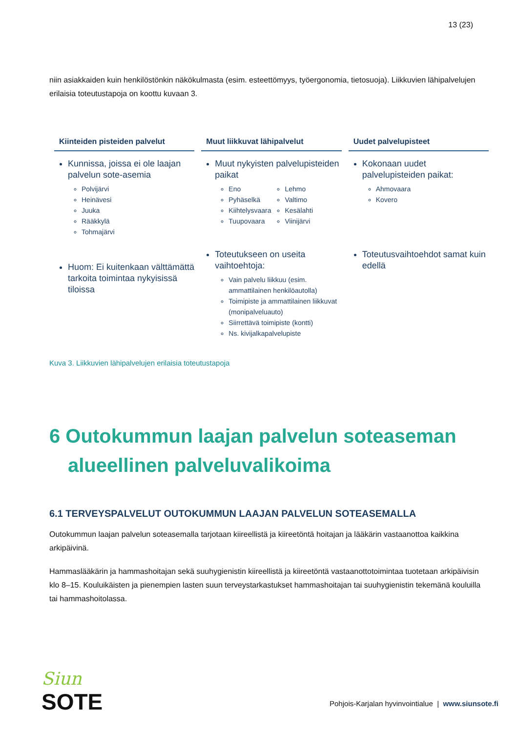13 (23)
niin asiakkaiden kuin henkilöstönkin näkökulmasta (esim. esteettömyys, työergonomia, tietosuoja). Liikkuvien lähipalvelujen erilaisia toteutustapoja on koottu kuvaan 3.
Kiinteiden pisteiden palvelut
Kunnissa, joissa ei ole laajan palvelun sote-asemia
Polvijärvi
Heinävesi
Juuka
Rääkkylä
Tohmajärvi
Huom: Ei kuitenkaan välttämättä tarkoita toimintaa nykyisissä tiloissa
Muut liikkuvat lähipalvelut
Muut nykyisten palvelupisteiden paikat
Eno
Pyhäselkä
Kiihtelysvaara
Tuupovaara
Lehmo
Valtimo
Kesälahti
Viinijärvi
Toteutukseen on useita vaihtoehtoja:
Vain palvelu liikkuu (esim. ammattilainen henkilöautolla)
Toimipiste ja ammattilainen liikkuvat (monipalveluauto)
Siirrettävä toimipiste (kontti)
Ns. kivijalkapalvelupiste
Uudet palvelupisteet
Kokonaan uudet palvelupisteiden paikat:
Ahmovaara
Kovero
Toteutusvaihtoehdot samat kuin edellä
Kuva 3. Liikkuvien lähipalvelujen erilaisia toteutustapoja
6 Outokummun laajan palvelun soteaseman alueellinen palveluvalikoima
6.1 TERVEYSPALVELUT OUTOKUMMUN LAAJAN PALVELUN SOTEASEMALLA
Outokummun laajan palvelun soteasemalla tarjotaan kiireellistä ja kiireetöntä hoitajan ja lääkärin vastaanottoa kaikkina arkipäivinä.
Hammaslääkärin ja hammashoitajan sekä suuhygienistin kiireellistä ja kiireetöntä vastaanottotoimintaa tuotetaan arkipäivisin klo 8–15. Kouluikäisten ja pienempien lasten suun terveystarkastukset hammashoitajan tai suuhygienistin tekemänä kouluilla tai hammashoitolassa.
Siun
SOTE
Pohjois-Karjalan hyvinvointialue | www.siunsote.fi